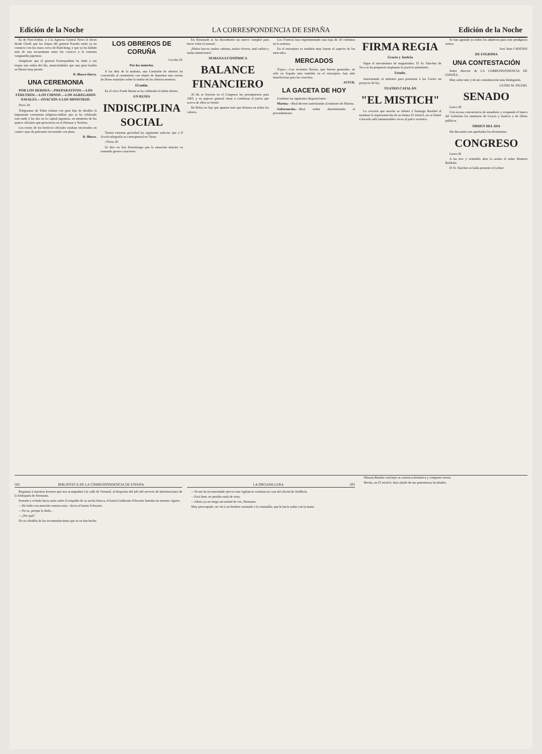Edición de la Noche LA CORRESPONDENCIA DE ESPAÑA Edición de la Noche
lla de Port-Arthur, y á la Agencia Central News le dicen desde Chefú que las tropas del general Kuroki están ya en contacto con los rusos cerca de Haitcheng, y que ya ha habido más de una escaramuza entre los cosacos y la extrema vanguardia japonesa.
Asegúrase que el general Kouropatkine ha dado á sus tropas una orden del día, anunciándoles que una gran batalla se librará muy pronto.
R. Blasco-Harry.
UNA CEREMONIA
POR LOS HEROES.—PREPARATIVOS.—LOS FÉRETROS.—LOS CHINOS.—LOS AGREGADOS NAVALES.—OVACION A LOS MINISTROS.
París 29.
Telegramas de Tokio relatan con gran lujo de detalles la imponente ceremonia religioso-militar que se ha celebrado esta tarde á las dos en la capital japonesa, en memoria de los quince oficiales que perecieron en el Hatsuse y Yoshino.
Los restos de los heróicos oficiales estaban encerrados en cuatro cajas de palosanto incrustado con plata.
R. Blasco.
LOS OBREROS DE CORUÑA
Coruña 29.
Por los muertos.
A las diez de la mañana, una Comisión de obreros ha concurrido al cementerio con objeto de depositar una corona de flores naturales sobre la tumba de los obreros muertos.
El mitin.
En el circo Pardo Bazán se ha celebrado el mitin obrero.
EN RUSIA
INDISCIPLINA SOCIAL
Tienen extrema gravedad las siguientes noticias que á Il Secolo telegrafía su corresponsal en Viena.
«Viena 26.
Se dice en San Petersburgo que la situación interior va tomando graves caracteres.
En Kronstadt se ha descubierto un nuevo complot para hacer volar el arsenal.
¡Malos barcos, malos cañones, malos víveres, mal carbón y malas municiones!
SEMANA ECONÓMICA
BALANCE FINANCIERO
Al fin se leyeron en el Congreso los presupuestos para 1905, y su aspecto general viene á confirmar el juicio que acerca de ellos se formó.
De Bolsa no hay que apuntar más que firmeza en todos los valores.
Los Francos han experimentado una baja de 20 céntimos en la semana.
En el extranjero es también muy bueno el aspecto de los mercados.
MERCADOS
Trigos.—Las recientes lluvias, que fueron generales, no sólo en España sino también en el extranjero, han sido beneficiosas para las cosechas.
ASTUR.
LA GACETA DE HOY
Contiene las siguientes disposiciones:
Marina.—Real decreto autorizando al ministro de Marina.
Gobernación.—Real orden determinando el procedimiento.
FIRMA REGIA
Gracia y Justicia
Sigue el movimiento de magistrados. El Sr. Sánchez de Toca se ha propuesto implantar la justicia ambulante.
Estado.
Autorizando al ministro para presentar á las Cortes un proyecto de ley.
TEATRO CATALÁN
"EL MISTICH"
La ovación que anoche se tributó á Santiago Rusiñol al terminar la representación de su drama El mistich, no se limitó á hacerle salir innumerables veces al palco escénico.
Se han agotado ya todos los adjetivos para este prodigioso artista.
José Juan CADENAS
DE ESGRIMA
UNA CONTESTACIÓN
Señor director de LA CORRESPONDENCIA DE ESPAÑA.
Muy señor mío y de mi consideración más distinguida.
GUIDO M. PALERI.
SENADO
Lunes 30.
Con escasa concurrencia de senadores y ocupando el banco del Gobierno los ministros de Gracia y Justicia y de Obras públicas.
ORDEN DEL DIA
Sin discusión son aprobados los dictámenes.
CONGRESO
Lunes 30
A las tres y veintidós abre la sesión el señor Romero Robledo.
El Sr. Sánchez se halla presente el Gobier
502 BIBLIOTECA DE LA CORRESPONDENCIA DE ESPAÑA
Rogamos á nuestros lectores que nos acompañen á la calle de Verneuil, al despacho del jefe del servicio de informaciones de la Embajada de Alemania.
Sentado y echado hacia atrás sobre el respaldo de su ancha butaca, el barón Guillermo Schwartz fumaba un enorme cigarro.
—He leído con atención vuestra nota—decía el barón Schwartz.
—No se, porque lo dudo...
—¿Por qué?
No os olvidéis de las recomendaciones que se os han hecho.
LA ORGANILLERA 503
—Se me ha recomendado ejercer una vigilancia continua en casa del oficial de Artillería.
—Está bien; no perdáis nada de vista.
—Ahora ya no tengo necesidad de vos, Hermann.
Muy preocupado, no vió á un hombre asomado á la ventanilla, que le hacía señas con la mano.
Mossen Ramón concluye su carrera eclesiástica y compone versos.
Borrás, en El mistich, hizo alarde de sus portentosas facultades.